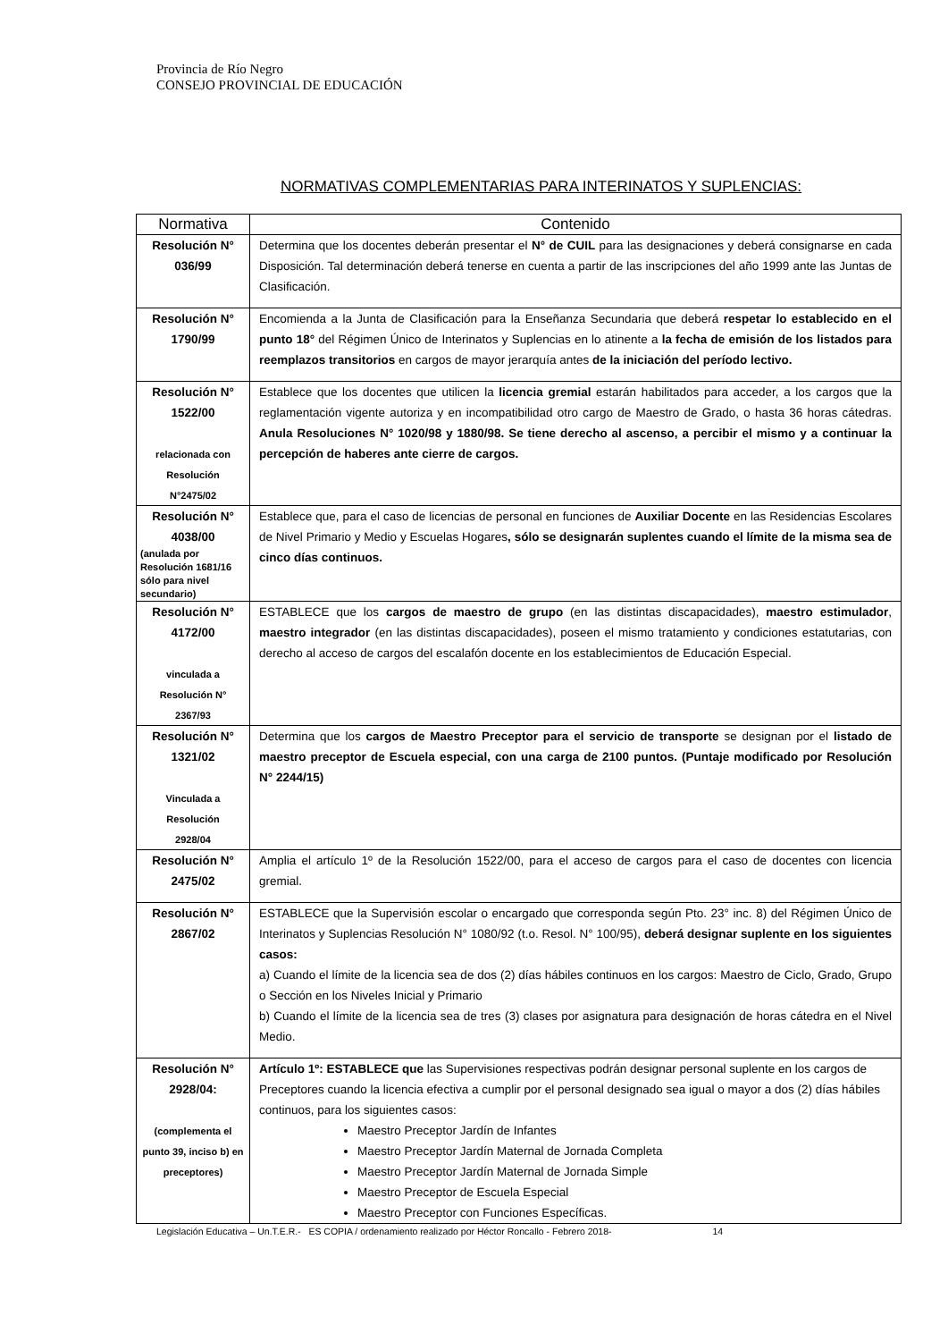Provincia de Río Negro
CONSEJO PROVINCIAL DE EDUCACIÓN
NORMATIVAS COMPLEMENTARIAS PARA INTERINATOS Y SUPLENCIAS:
| Normativa | Contenido |
| --- | --- |
| Resolución N° 036/99 | Determina que los docentes deberán presentar el N° de CUIL para las designaciones y deberá consignarse en cada Disposición. Tal determinación deberá tenerse en cuenta a partir de las inscripciones del año 1999 ante las Juntas de Clasificación. |
| Resolución N° 1790/99 | Encomienda a la Junta de Clasificación para la Enseñanza Secundaria que deberá respetar lo establecido en el punto 18° del Régimen Único de Interinatos y Suplencias en lo atinente a la fecha de emisión de los listados para reemplazos transitorios en cargos de mayor jerarquía antes de la iniciación del período lectivo. |
| Resolución N° 1522/00 relacionada con Resolución N°2475/02 | Establece que los docentes que utilicen la licencia gremial estarán habilitados para acceder, a los cargos que la reglamentación vigente autoriza y en incompatibilidad otro cargo de Maestro de Grado, o hasta 36 horas cátedras. Anula Resoluciones N° 1020/98 y 1880/98. Se tiene derecho al ascenso, a percibir el mismo y a continuar la percepción de haberes ante cierre de cargos. |
| Resolución N° 4038/00 (anulada por Resolución 1681/16 sólo para nivel secundario) | Establece que, para el caso de licencias de personal en funciones de Auxiliar Docente en las Residencias Escolares de Nivel Primario y Medio y Escuelas Hogares , sólo se designarán suplentes cuando el límite de la misma sea de cinco días continuos. |
| Resolución N° 4172/00 vinculada a Resolución N° 2367/93 | ESTABLECE que los cargos de maestro de grupo (en las distintas discapacidades), maestro estimulador , maestro integrador (en las distintas discapacidades), poseen el mismo tratamiento y condiciones estatutarias, con derecho al acceso de cargos del escalafón docente en los establecimientos de Educación Especial. |
| Resolución N° 1321/02 Vinculada a Resolución 2928/04 | Determina que los cargos de Maestro Preceptor para el servicio de transporte se designan por el listado de maestro preceptor de Escuela especial, con una carga de 2100 puntos. (Puntaje modificado por Resolución N° 2244/15) |
| Resolución N° 2475/02 | Amplia el artículo 1º de la Resolución 1522/00, para el acceso de cargos para el caso de docentes con licencia gremial. |
| Resolución N° 2867/02 | ESTABLECE que la Supervisión escolar o encargado que corresponda según Pto. 23° inc. 8) del Régimen Único de Interinatos y Suplencias Resolución N° 1080/92 (t.o. Resol. N° 100/95), deberá designar suplente en los siguientes casos: a) Cuando el límite de la licencia sea de dos (2) días hábiles continuos en los cargos: Maestro de Ciclo, Grado, Grupo o Sección en los Niveles Inicial y Primario b) Cuando el límite de la licencia sea de tres (3) clases por asignatura para designación de horas cátedra en el Nivel Medio. |
| Resolución N° 2928/04: (complementa el punto 39, inciso b) en preceptores) | Artículo 1º: ESTABLECE que las Supervisiones respectivas podrán designar personal suplente en los cargos de Preceptores cuando la licencia efectiva a cumplir por el personal designado sea igual o mayor a dos (2) días hábiles continuos, para los siguientes casos: Maestro Preceptor Jardín de Infantes Maestro Preceptor Jardín Maternal de Jornada Completa Maestro Preceptor Jardín Maternal de Jornada Simple Maestro Preceptor de Escuela Especial Maestro Preceptor con Funciones Específicas. |
Legislación Educativa – Un.T.E.R.- ES COPIA / ordenamiento realizado por Héctor Roncallo - Febrero 2018- 14